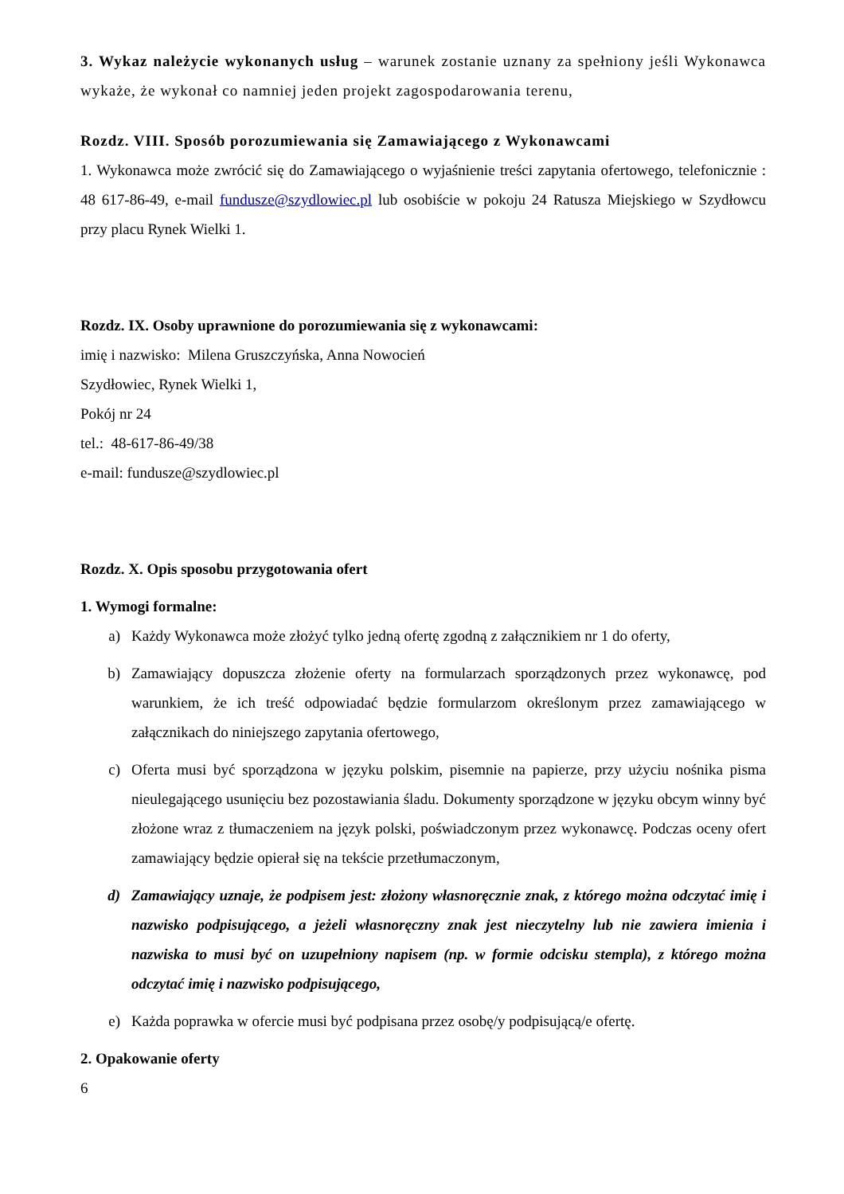3. Wykaz należycie wykonanych usług – warunek zostanie uznany za spełniony jeśli Wykonawca wykaże, że wykonał co namniej jeden projekt zagospodarowania terenu,
Rozdz. VIII. Sposób porozumiewania się Zamawiającego z Wykonawcami
1. Wykonawca może zwrócić się do Zamawiającego o wyjaśnienie treści zapytania ofertowego, telefonicznie : 48 617-86-49, e-mail fundusze@szydlowiec.pl lub osobiście w pokoju 24 Ratusza Miejskiego w Szydłowcu przy placu Rynek Wielki 1.
Rozdz. IX. Osoby uprawnione do porozumiewania się z wykonawcami:
imię i nazwisko: Milena Gruszczyńska, Anna Nowocień
Szydłowiec, Rynek Wielki 1,
Pokój nr 24
tel.: 48-617-86-49/38
e-mail: fundusze@szydlowiec.pl
Rozdz. X. Opis sposobu przygotowania ofert
1. Wymogi formalne:
a) Każdy Wykonawca może złożyć tylko jedną ofertę zgodną z załącznikiem nr 1 do oferty,
b) Zamawiający dopuszcza złożenie oferty na formularzach sporządzonych przez wykonawcę, pod warunkiem, że ich treść odpowiadać będzie formularzom określonym przez zamawiającego w załącznikach do niniejszego zapytania ofertowego,
c) Oferta musi być sporządzona w języku polskim, pisemnie na papierze, przy użyciu nośnika pisma nieulegającego usunięciu bez pozostawiania śladu. Dokumenty sporządzone w języku obcym winny być złożone wraz z tłumaczeniem na język polski, poświadczonym przez wykonawcę. Podczas oceny ofert zamawiający będzie opierał się na tekście przetłumaczonym,
d) Zamawiający uznaje, że podpisem jest: złożony własnoręcznie znak, z którego można odczytać imię i nazwisko podpisującego, a jeżeli własnoręczny znak jest nieczytelny lub nie zawiera imienia i nazwiska to musi być on uzupełniony napisem (np. w formie odcisku stempla), z którego można odczytać imię i nazwisko podpisującego,
e) Każda poprawka w ofercie musi być podpisana przez osobę/y podpisującą/e ofertę.
2. Opakowanie oferty
6